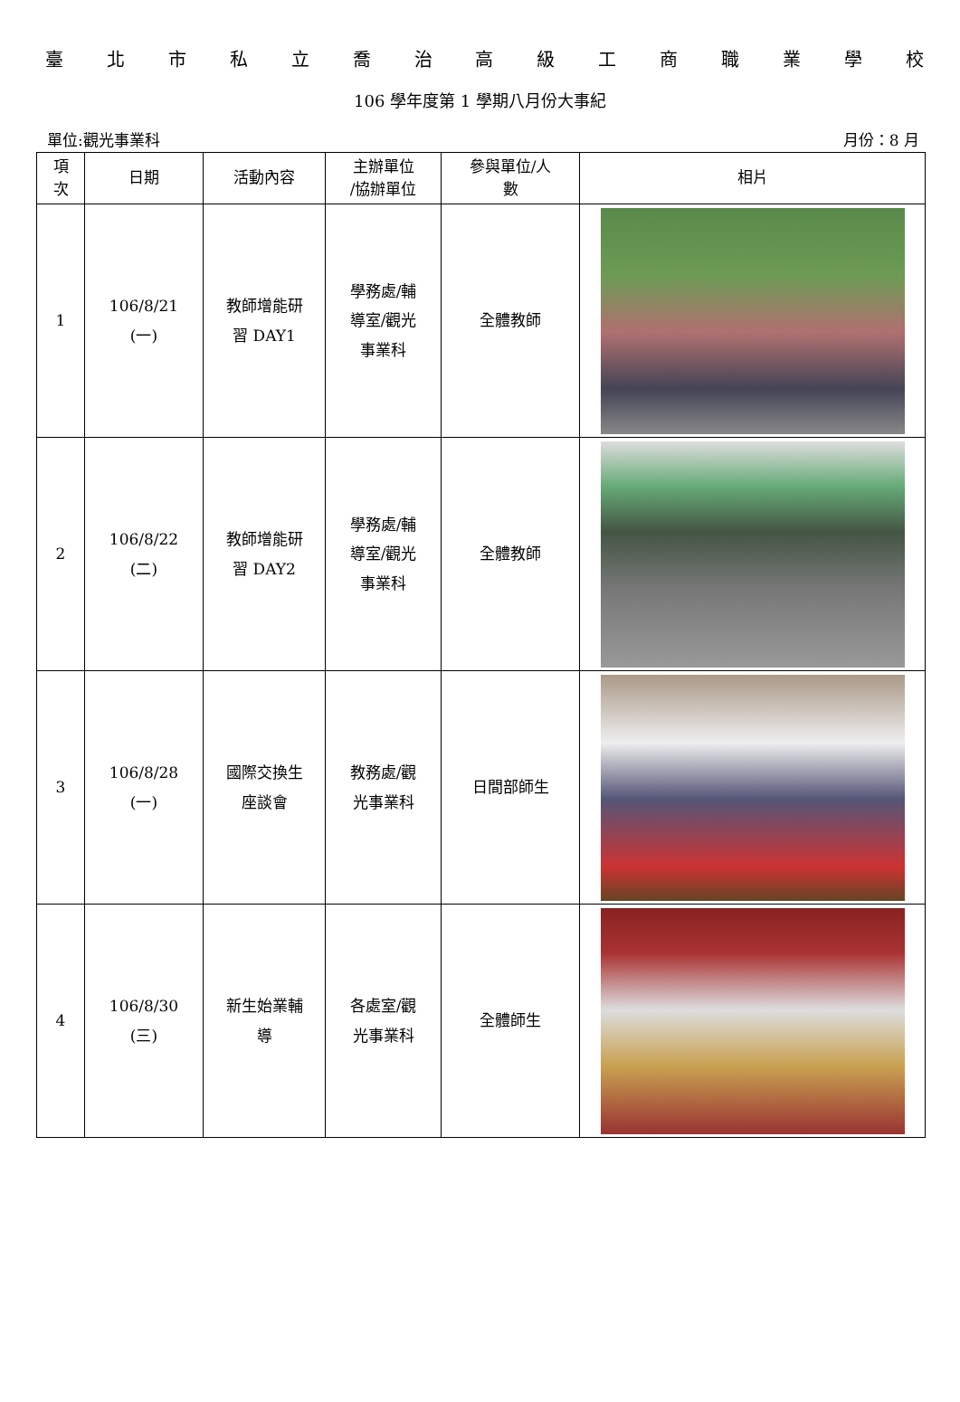臺北市私立喬治高級工商職業學校
106 學年度第 1 學期八月份大事紀
單位:觀光事業科 月份：8 月
| 項 次 | 日期 | 活動內容 | 主辦單位 /協辦單位 | 參與單位/人 數 | 相片 |
| --- | --- | --- | --- | --- | --- |
| 1 | 106/8/21 (一) | 教師增能研 習 DAY1 | 學務處/輔 導室/觀光 事業科 | 全體教師 | |
| 2 | 106/8/22 (二) | 教師增能研 習 DAY2 | 學務處/輔 導室/觀光 事業科 | 全體教師 | |
| 3 | 106/8/28 (一) | 國際交換生 座談會 | 教務處/觀 光事業科 | 日間部師生 | |
| 4 | 106/8/30 (三) | 新生始業輔 導 | 各處室/觀 光事業科 | 全體師生 | |